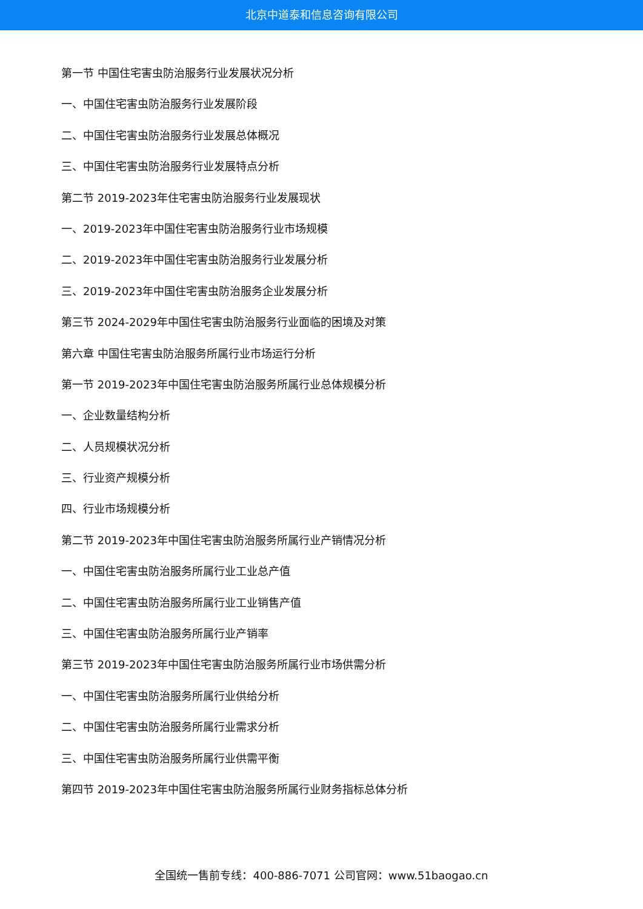北京中道泰和信息咨询有限公司
第一节 中国住宅害虫防治服务行业发展状况分析
一、中国住宅害虫防治服务行业发展阶段
二、中国住宅害虫防治服务行业发展总体概况
三、中国住宅害虫防治服务行业发展特点分析
第二节 2019-2023年住宅害虫防治服务行业发展现状
一、2019-2023年中国住宅害虫防治服务行业市场规模
二、2019-2023年中国住宅害虫防治服务行业发展分析
三、2019-2023年中国住宅害虫防治服务企业发展分析
第三节 2024-2029年中国住宅害虫防治服务行业面临的困境及对策
第六章 中国住宅害虫防治服务所属行业市场运行分析
第一节 2019-2023年中国住宅害虫防治服务所属行业总体规模分析
一、企业数量结构分析
二、人员规模状况分析
三、行业资产规模分析
四、行业市场规模分析
第二节 2019-2023年中国住宅害虫防治服务所属行业产销情况分析
一、中国住宅害虫防治服务所属行业工业总产值
二、中国住宅害虫防治服务所属行业工业销售产值
三、中国住宅害虫防治服务所属行业产销率
第三节 2019-2023年中国住宅害虫防治服务所属行业市场供需分析
一、中国住宅害虫防治服务所属行业供给分析
二、中国住宅害虫防治服务所属行业需求分析
三、中国住宅害虫防治服务所属行业供需平衡
第四节 2019-2023年中国住宅害虫防治服务所属行业财务指标总体分析
全国统一售前专线：400-886-7071 公司官网：www.51baogao.cn